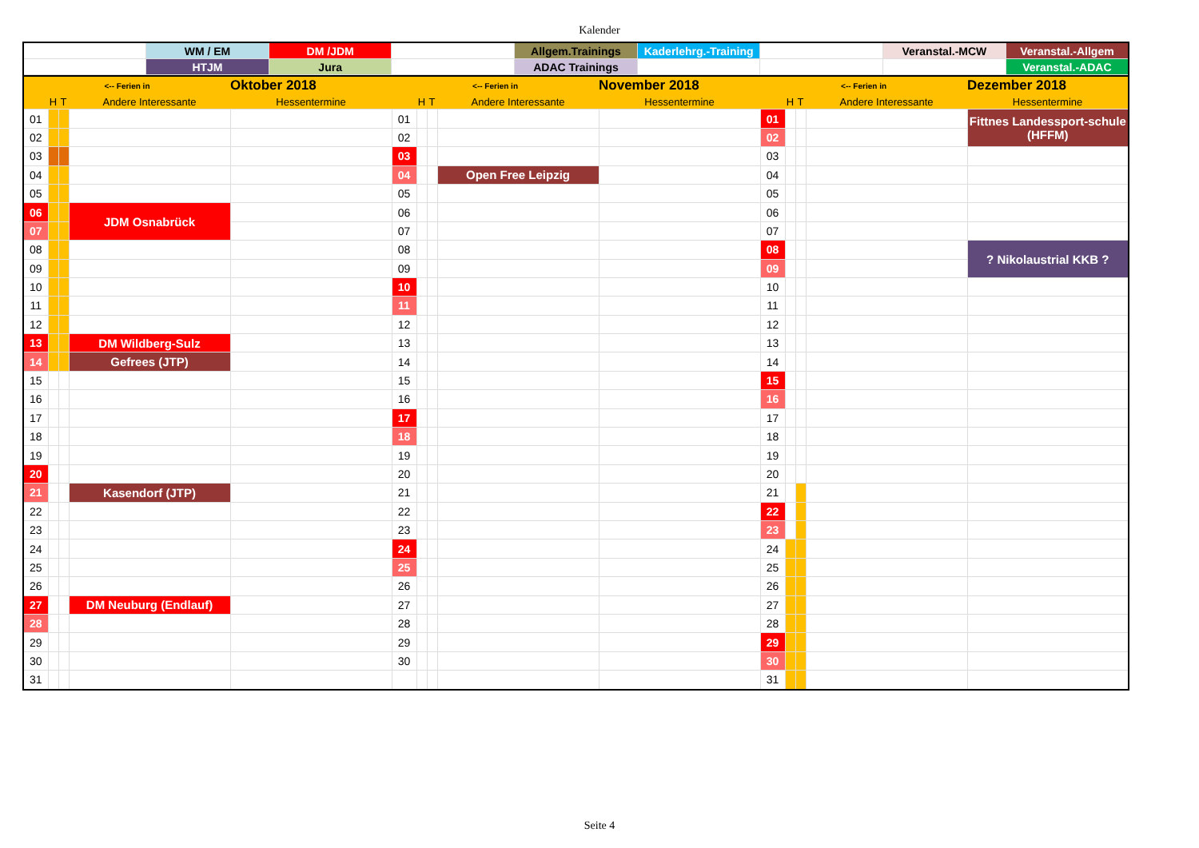Kalender
| | WM / EM | DM /JDM | | Allgem.Trainings | Kaderlehrg.-Training | | Veranstal.-MCW | Veranstal.-Allgem |
| | HTJM | Jura | | ADAC Trainings | | | | Veranstal.-ADAC |
| <-- Ferien in | | | | Oktober 2018 | <-- Ferien in | | | | November 2018 | <-- Ferien in | | | | Dezember 2018 |
| | H | T | Andere Interessante | Hessentermine | | H | T | Andere Interessante | Hessentermine | | H | T | Andere Interessante | Hessentermine |
| 01 | | | | | 01 | | | | | 01 | | | | Fittnes Landessport-schule (HFFM) |
| 02 | | | | | 02 | | | | | 02 | | | | |
| 03 | | | | | 03 | | | | | 03 | | | | |
| 04 | | | | | 04 | | | Open Free Leipzig | | 04 | | | | |
| 05 | | | | | 05 | | | | | 05 | | | | |
| 06 | | | JDM Osnabrück | | 06 | | | | | 06 | | | | |
| 07 | | | | | 07 | | | | | 07 | | | | |
| 08 | | | | | 08 | | | | | 08 | | | | ? Nikolaustrial KKB ? |
| 09 | | | | | 09 | | | | | 09 | | | | |
| 10 | | | | | 10 | | | | | 10 | | | | |
| 11 | | | | | 11 | | | | | 11 | | | | |
| 12 | | | | | 12 | | | | | 12 | | | | |
| 13 | | | DM Wildberg-Sulz | | 13 | | | | | 13 | | | | |
| 14 | | | Gefrees (JTP) | | 14 | | | | | 14 | | | | |
| 15 | | | | | 15 | | | | | 15 | | | | |
| 16 | | | | | 16 | | | | | 16 | | | | |
| 17 | | | | | 17 | | | | | 17 | | | | |
| 18 | | | | | 18 | | | | | 18 | | | | |
| 19 | | | | | 19 | | | | | 19 | | | | |
| 20 | | | | | 20 | | | | | 20 | | | | |
| 21 | | | Kasendorf (JTP) | | 21 | | | | | 21 | | | | |
| 22 | | | | | 22 | | | | | 22 | | | | |
| 23 | | | | | 23 | | | | | 23 | | | | |
| 24 | | | | | 24 | | | | | 24 | | | | |
| 25 | | | | | 25 | | | | | 25 | | | | |
| 26 | | | | | 26 | | | | | 26 | | | | |
| 27 | | | DM Neuburg (Endlauf) | | 27 | | | | | 27 | | | | |
| 28 | | | | | 28 | | | | | 28 | | | | |
| 29 | | | | | 29 | | | | | 29 | | | | |
| 30 | | | | | 30 | | | | | 30 | | | | |
| 31 | | | | | | | | | | 31 | | | | |
Seite 4